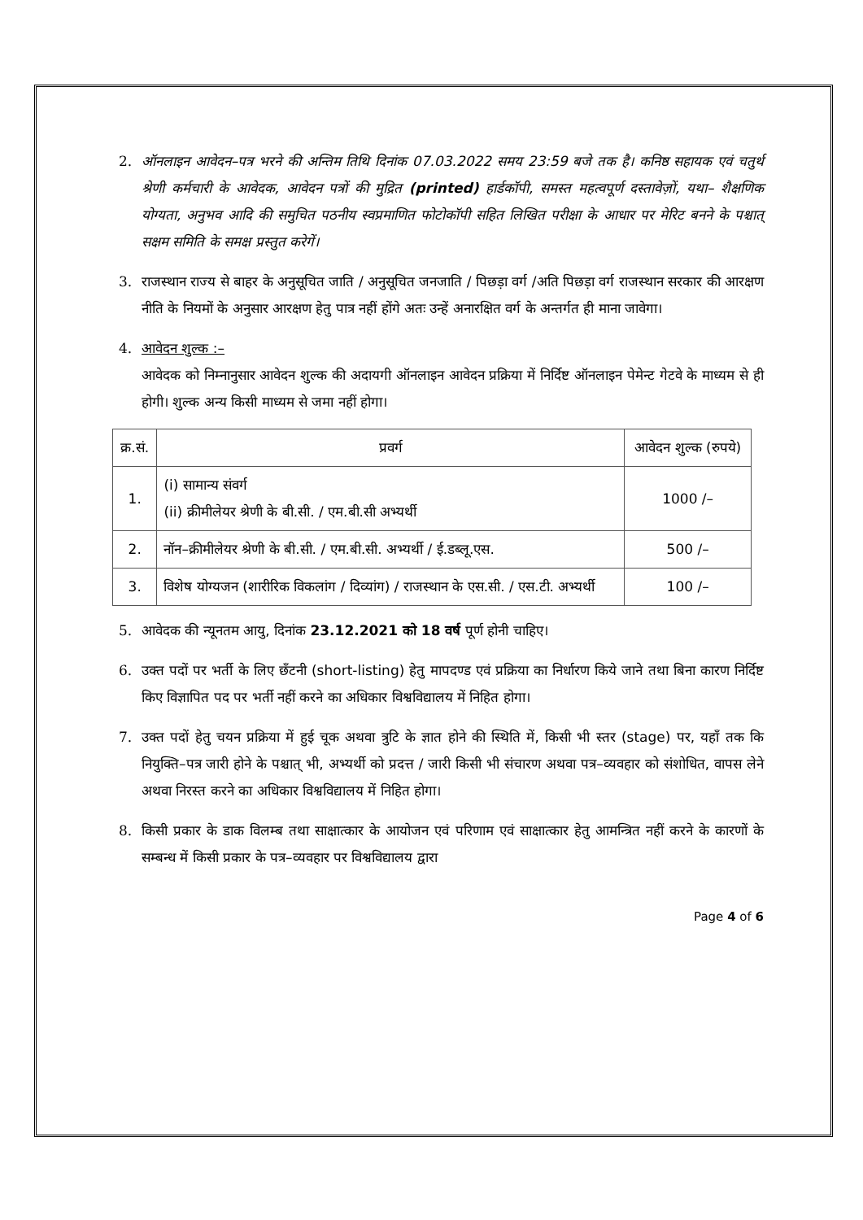2. ऑनलाइन आवेदन–पत्र भरने की अन्तिम तिथि दिनांक 07.03.2022 समय 23:59 बजे तक है। कनिष्ठ सहायक एवं चतुर्थ श्रेणी कर्मचारी के आवेदक, आवेदन पत्रों की मुद्रित (printed) हार्डकॉपी, समस्त महत्वपूर्ण दस्तावेज़ों, यथा– शैक्षणिक योग्यता, अनुभव आदि की समुचित पठनीय स्वप्रमाणित फोटोकॉपी सहित लिखित परीक्षा के आधार पर मेरिट बनने के पश्चात् सक्षम समिति के समक्ष प्रस्तुत करेगें।
3. राजस्थान राज्य से बाहर के अनुसूचित जाति / अनुसूचित जनजाति / पिछड़ा वर्ग /अति पिछड़ा वर्ग राजस्थान सरकार की आरक्षण नीति के नियमों के अनुसार आरक्षण हेतु पात्र नहीं होंगे अतः उन्हें अनारक्षित वर्ग के अन्तर्गत ही माना जावेगा।
4. आवेदन शुल्क :–
आवेदक को निम्नानुसार आवेदन शुल्क की अदायगी ऑनलाइन आवेदन प्रक्रिया में निर्दिष्ट ऑनलाइन पेमेन्ट गेटवे के माध्यम से ही होगी। शुल्क अन्य किसी माध्यम से जमा नहीं होगा।
| क्र.सं. | प्रवर्ग | आवेदन शुल्क (रुपये) |
| --- | --- | --- |
| 1. | (i) सामान्य संवर्ग (ii) क्रीमीलेयर श्रेणी के बी.सी. / एम.बी.सी अभ्यर्थी | 1000 /– |
| 2. | नॉन–क्रीमीलेयर श्रेणी के बी.सी. / एम.बी.सी. अभ्यर्थी / ई.डब्लू.एस. | 500 /– |
| 3. | विशेष योग्यजन (शारीरिक विकलांग / दिव्यांग) / राजस्थान के एस.सी. / एस.टी. अभ्यर्थी | 100 /– |
5. आवेदक की न्यूनतम आयु, दिनांक 23.12.2021 को 18 वर्ष पूर्ण होनी चाहिए।
6. उक्त पदों पर भर्ती के लिए छँटनी (short-listing) हेतु मापदण्ड एवं प्रक्रिया का निर्धारण किये जाने तथा बिना कारण निर्दिष्ट किए विज्ञापित पद पर भर्ती नहीं करने का अधिकार विश्वविद्यालय में निहित होगा।
7. उक्त पदों हेतु चयन प्रक्रिया में हुई चूक अथवा त्रुटि के ज्ञात होने की स्थिति में, किसी भी स्तर (stage) पर, यहाँ तक कि नियुक्ति–पत्र जारी होने के पश्चात् भी, अभ्यर्थी को प्रदत्त / जारी किसी भी संचारण अथवा पत्र–व्यवहार को संशोधित, वापस लेने अथवा निरस्त करने का अधिकार विश्वविद्यालय में निहित होगा।
8. किसी प्रकार के डाक विलम्ब तथा साक्षात्कार के आयोजन एवं परिणाम एवं साक्षात्कार हेतु आमन्त्रित नहीं करने के कारणों के सम्बन्ध में किसी प्रकार के पत्र–व्यवहार पर विश्वविद्यालय द्वारा
Page 4 of 6